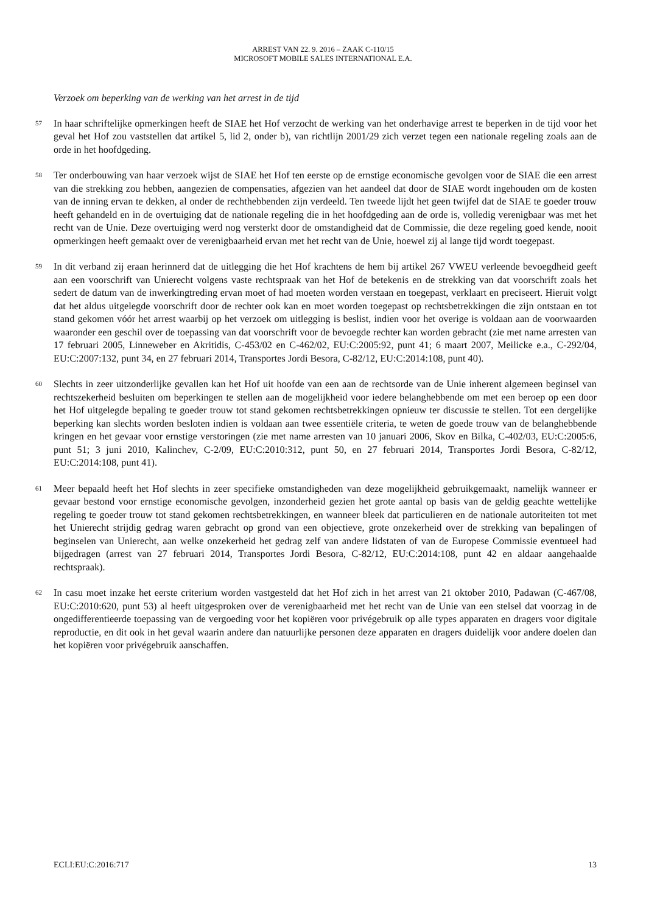ARREST VAN 22. 9. 2016 – ZAAK C-110/15
MICROSOFT MOBILE SALES INTERNATIONAL E.A.
Verzoek om beperking van de werking van het arrest in de tijd
57
In haar schriftelijke opmerkingen heeft de SIAE het Hof verzocht de werking van het onderhavige arrest te beperken in de tijd voor het geval het Hof zou vaststellen dat artikel 5, lid 2, onder b), van richtlijn 2001/29 zich verzet tegen een nationale regeling zoals aan de orde in het hoofdgeding.
58
Ter onderbouwing van haar verzoek wijst de SIAE het Hof ten eerste op de ernstige economische gevolgen voor de SIAE die een arrest van die strekking zou hebben, aangezien de compensaties, afgezien van het aandeel dat door de SIAE wordt ingehouden om de kosten van de inning ervan te dekken, al onder de rechthebbenden zijn verdeeld. Ten tweede lijdt het geen twijfel dat de SIAE te goeder trouw heeft gehandeld en in de overtuiging dat de nationale regeling die in het hoofdgeding aan de orde is, volledig verenigbaar was met het recht van de Unie. Deze overtuiging werd nog versterkt door de omstandigheid dat de Commissie, die deze regeling goed kende, nooit opmerkingen heeft gemaakt over de verenigbaarheid ervan met het recht van de Unie, hoewel zij al lange tijd wordt toegepast.
59
In dit verband zij eraan herinnerd dat de uitlegging die het Hof krachtens de hem bij artikel 267 VWEU verleende bevoegdheid geeft aan een voorschrift van Unierecht volgens vaste rechtspraak van het Hof de betekenis en de strekking van dat voorschrift zoals het sedert de datum van de inwerkingtreding ervan moet of had moeten worden verstaan en toegepast, verklaart en preciseert. Hieruit volgt dat het aldus uitgelegde voorschrift door de rechter ook kan en moet worden toegepast op rechtsbetrekkingen die zijn ontstaan en tot stand gekomen vóór het arrest waarbij op het verzoek om uitlegging is beslist, indien voor het overige is voldaan aan de voorwaarden waaronder een geschil over de toepassing van dat voorschrift voor de bevoegde rechter kan worden gebracht (zie met name arresten van 17 februari 2005, Linneweber en Akritidis, C-453/02 en C-462/02, EU:C:2005:92, punt 41; 6 maart 2007, Meilicke e.a., C-292/04, EU:C:2007:132, punt 34, en 27 februari 2014, Transportes Jordi Besora, C-82/12, EU:C:2014:108, punt 40).
60
Slechts in zeer uitzonderlijke gevallen kan het Hof uit hoofde van een aan de rechtsorde van de Unie inherent algemeen beginsel van rechtszekerheid besluiten om beperkingen te stellen aan de mogelijkheid voor iedere belanghebbende om met een beroep op een door het Hof uitgelegde bepaling te goeder trouw tot stand gekomen rechtsbetrekkingen opnieuw ter discussie te stellen. Tot een dergelijke beperking kan slechts worden besloten indien is voldaan aan twee essentiële criteria, te weten de goede trouw van de belanghebbende kringen en het gevaar voor ernstige verstoringen (zie met name arresten van 10 januari 2006, Skov en Bilka, C-402/03, EU:C:2005:6, punt 51; 3 juni 2010, Kalinchev, C-2/09, EU:C:2010:312, punt 50, en 27 februari 2014, Transportes Jordi Besora, C-82/12, EU:C:2014:108, punt 41).
61
Meer bepaald heeft het Hof slechts in zeer specifieke omstandigheden van deze mogelijkheid gebruikgemaakt, namelijk wanneer er gevaar bestond voor ernstige economische gevolgen, inzonderheid gezien het grote aantal op basis van de geldig geachte wettelijke regeling te goeder trouw tot stand gekomen rechtsbetrekkingen, en wanneer bleek dat particulieren en de nationale autoriteiten tot met het Unierecht strijdig gedrag waren gebracht op grond van een objectieve, grote onzekerheid over de strekking van bepalingen of beginselen van Unierecht, aan welke onzekerheid het gedrag zelf van andere lidstaten of van de Europese Commissie eventueel had bijgedragen (arrest van 27 februari 2014, Transportes Jordi Besora, C-82/12, EU:C:2014:108, punt 42 en aldaar aangehaalde rechtspraak).
62
In casu moet inzake het eerste criterium worden vastgesteld dat het Hof zich in het arrest van 21 oktober 2010, Padawan (C-467/08, EU:C:2010:620, punt 53) al heeft uitgesproken over de verenigbaarheid met het recht van de Unie van een stelsel dat voorzag in de ongedifferentieerde toepassing van de vergoeding voor het kopiëren voor privégebruik op alle types apparaten en dragers voor digitale reproductie, en dit ook in het geval waarin andere dan natuurlijke personen deze apparaten en dragers duidelijk voor andere doelen dan het kopiëren voor privégebruik aanschaffen.
ECLI:EU:C:2016:717 13